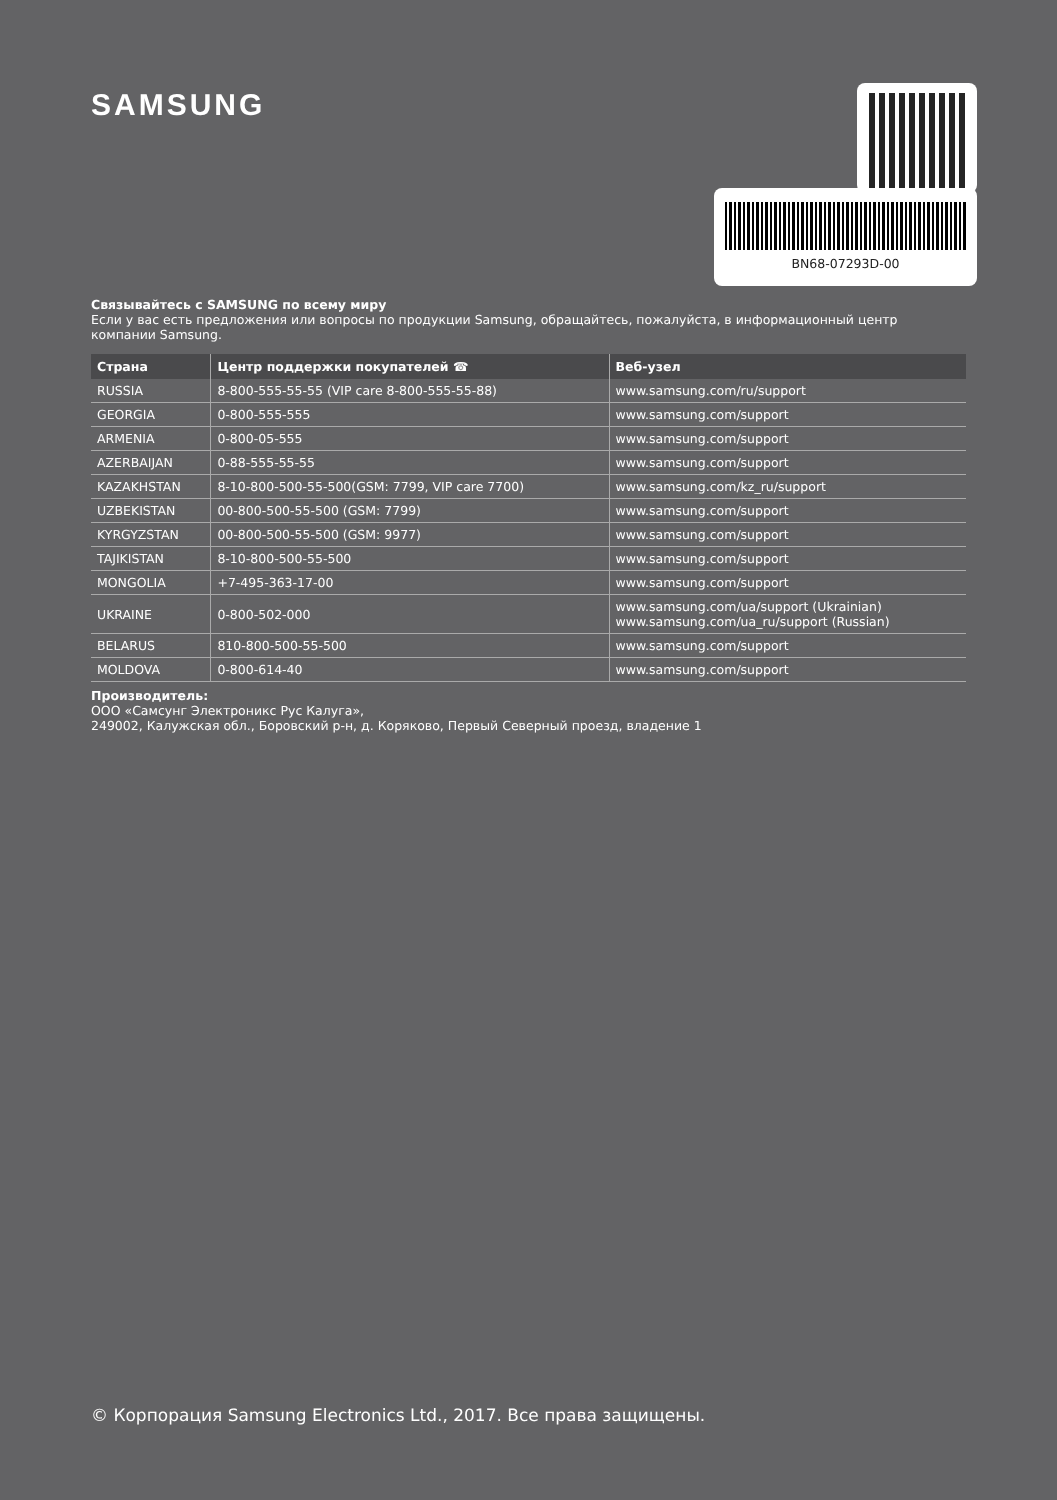SAMSUNG BN68-07293D-00
Связывайтесь с SAMSUNG по всему миру
Если у вас есть предложения или вопросы по продукции Samsung, обращайтесь, пожалуйста, в информационный центр компании Samsung.
| Страна | Центр поддержки покупателей ☎ | Веб-узел |
| --- | --- | --- |
| RUSSIA | 8-800-555-55-55 (VIP care 8-800-555-55-88) | www.samsung.com/ru/support |
| GEORGIA | 0-800-555-555 | www.samsung.com/support |
| ARMENIA | 0-800-05-555 | www.samsung.com/support |
| AZERBAIJAN | 0-88-555-55-55 | www.samsung.com/support |
| KAZAKHSTAN | 8-10-800-500-55-500(GSM: 7799, VIP care 7700) | www.samsung.com/kz_ru/support |
| UZBEKISTAN | 00-800-500-55-500 (GSM: 7799) | www.samsung.com/support |
| KYRGYZSTAN | 00-800-500-55-500 (GSM: 9977) | www.samsung.com/support |
| TAJIKISTAN | 8-10-800-500-55-500 | www.samsung.com/support |
| MONGOLIA | +7-495-363-17-00 | www.samsung.com/support |
| UKRAINE | 0-800-502-000 | www.samsung.com/ua/support (Ukrainian) www.samsung.com/ua_ru/support (Russian) |
| BELARUS | 810-800-500-55-500 | www.samsung.com/support |
| MOLDOVA | 0-800-614-40 | www.samsung.com/support |
Производитель:
ООО «Самсунг Электроникс Рус Калуга»,
249002, Калужская обл., Боровский р-н, д. Коряково, Первый Северный проезд, владение 1
© Корпорация Samsung Electronics Ltd., 2017. Все права защищены.